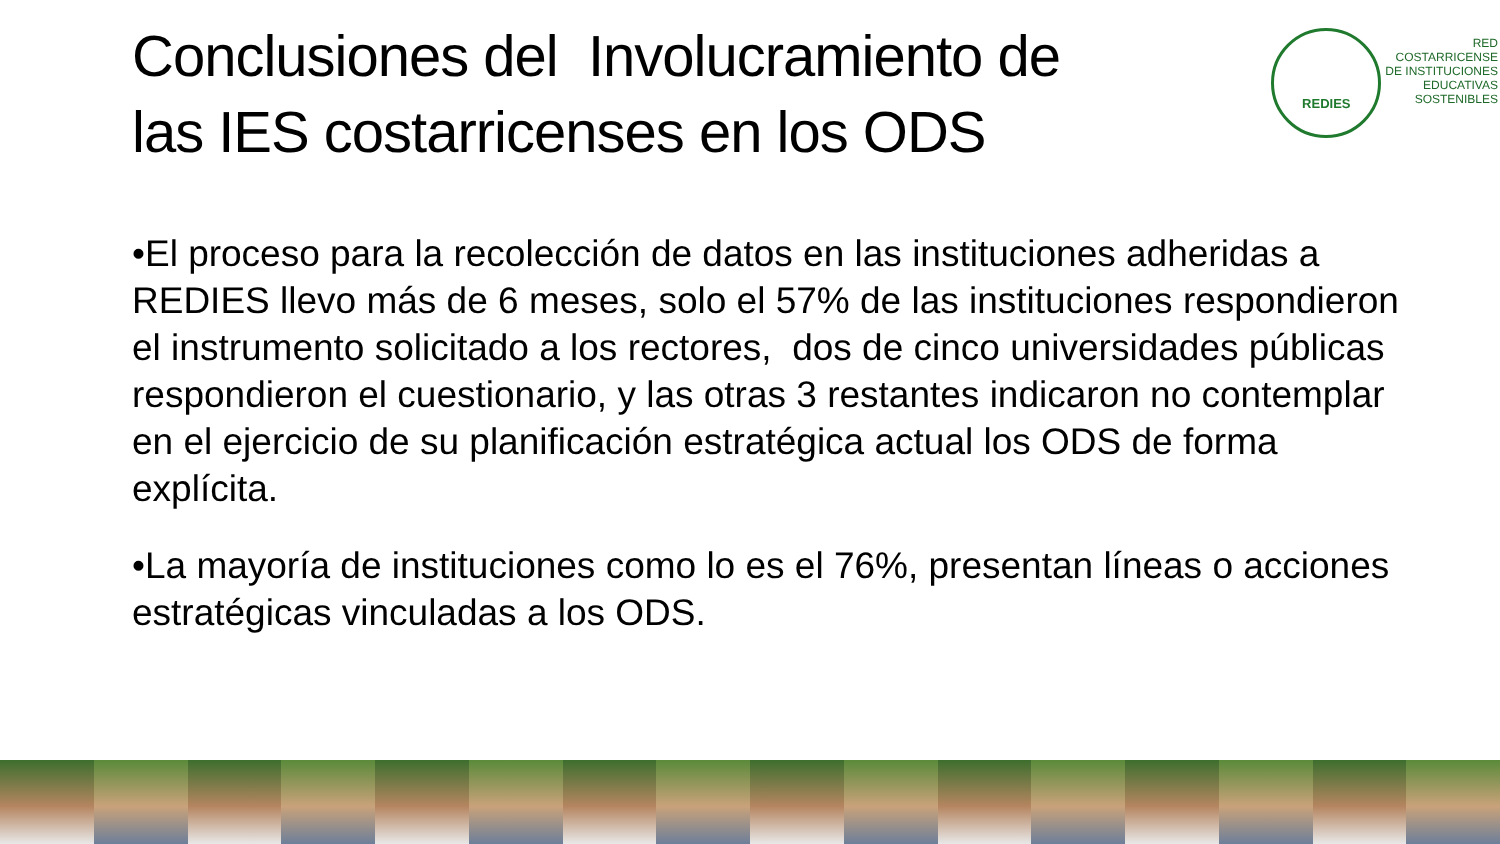Conclusiones del Involucramiento de
las IES costarricenses en los ODS
REDIES
RED
COSTARRICENSE
DE INSTITUCIONES
EDUCATIVAS
SOSTENIBLES
•El proceso para la recolección de datos en las instituciones adheridas a REDIES llevo más de 6 meses, solo el 57% de las instituciones respondieron el instrumento solicitado a los rectores, dos de cinco universidades públicas respondieron el cuestionario, y las otras 3 restantes indicaron no contemplar en el ejercicio de su planificación estratégica actual los ODS de forma explícita.
•La mayoría de instituciones como lo es el 76%, presentan líneas o acciones estratégicas vinculadas a los ODS.